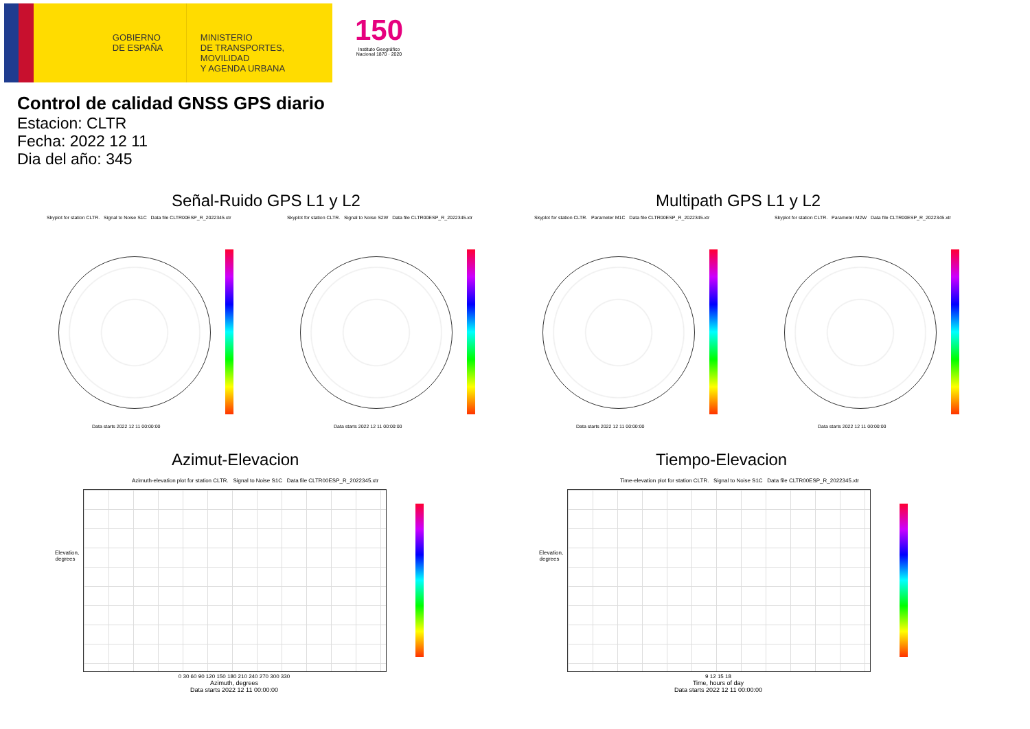GOBIERNO
DE ESPAÑA
MINISTERIO
DE TRANSPORTES, MOVILIDAD
Y AGENDA URBANA
150
Instituto Geográfico
Nacional 1870 · 2020
Control de calidad GNSS GPS diario
Estacion: CLTR
Fecha: 2022 12 11
Dia del año: 345
Señal-Ruido GPS L1 y L2 Multipath GPS L1 y L2
Skyplot for station CLTR. Signal to Noise S1C Data file CLTR00ESP_R_2022345.xtr
Skyplot for station CLTR. Signal to Noise S2W Data file CLTR00ESP_R_2022345.xtr
Skyplot for station CLTR. Parameter M1C Data file CLTR00ESP_R_2022345.xtr
Skyplot for station CLTR. Parameter M2W Data file CLTR00ESP_R_2022345.xtr
Data starts 2022 12 11 00:00:00
Data starts 2022 12 11 00:00:00
Data starts 2022 12 11 00:00:00
Data starts 2022 12 11 00:00:00
Azimut-Elevacion Tiempo-Elevacion
Azimuth-elevation plot for station CLTR. Signal to Noise S1C Data file CLTR00ESP_R_2022345.xtr
Time-elevation plot for station CLTR. Signal to Noise S1C Data file CLTR00ESP_R_2022345.xtr
0 30 60 90 120 150 180 210 240 270 300 330
Azimuth, degrees
Data starts 2022 12 11 00:00:00
9 12 15 18
Time, hours of day
Data starts 2022 12 11 00:00:00
Elevation, degrees
Elevation, degrees